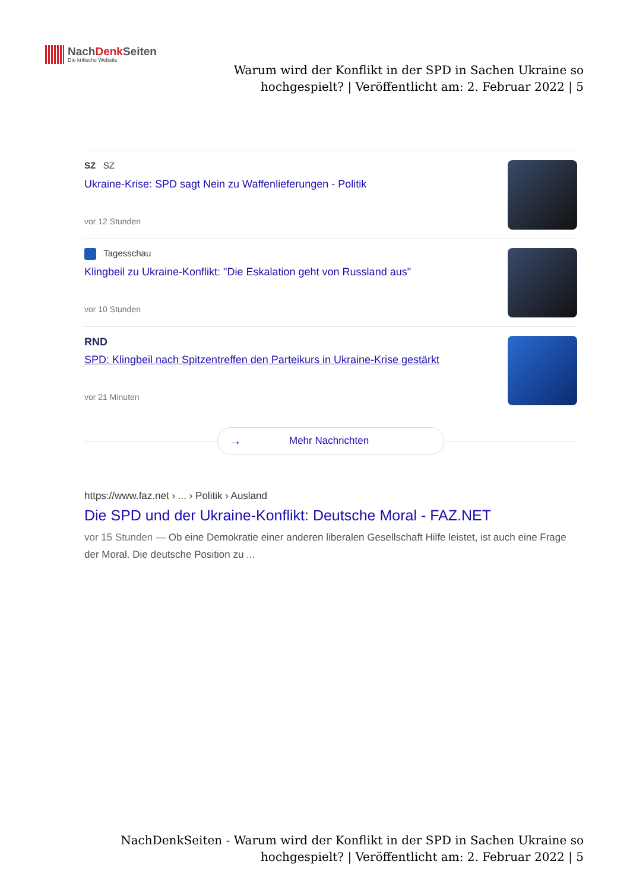NachDenk Seiten
Die kritische Website
Warum wird der Konflikt in der SPD in Sachen Ukraine so hochgespielt? | Veröffentlicht am: 2. Februar 2022 | 5
SZ SZ
Ukraine-Krise: SPD sagt Nein zu Waffenlieferungen - Politik
vor 12 Stunden
Tagesschau
Klingbeil zu Ukraine-Konflikt: "Die Eskalation geht von Russland aus"
vor 10 Stunden
RND
SPD: Klingbeil nach Spitzentreffen den Parteikurs in Ukraine-Krise gestärkt
vor 21 Minuten
→ Mehr Nachrichten
https://www.faz.net › ... › Politik › Ausland
Die SPD und der Ukraine-Konflikt: Deutsche Moral - FAZ.NET
vor 15 Stunden — Ob eine Demokratie einer anderen liberalen Gesellschaft Hilfe leistet, ist auch eine Frage der Moral. Die deutsche Position zu ...
NachDenkSeiten - Warum wird der Konflikt in der SPD in Sachen Ukraine so hochgespielt? | Veröffentlicht am: 2. Februar 2022 | 5